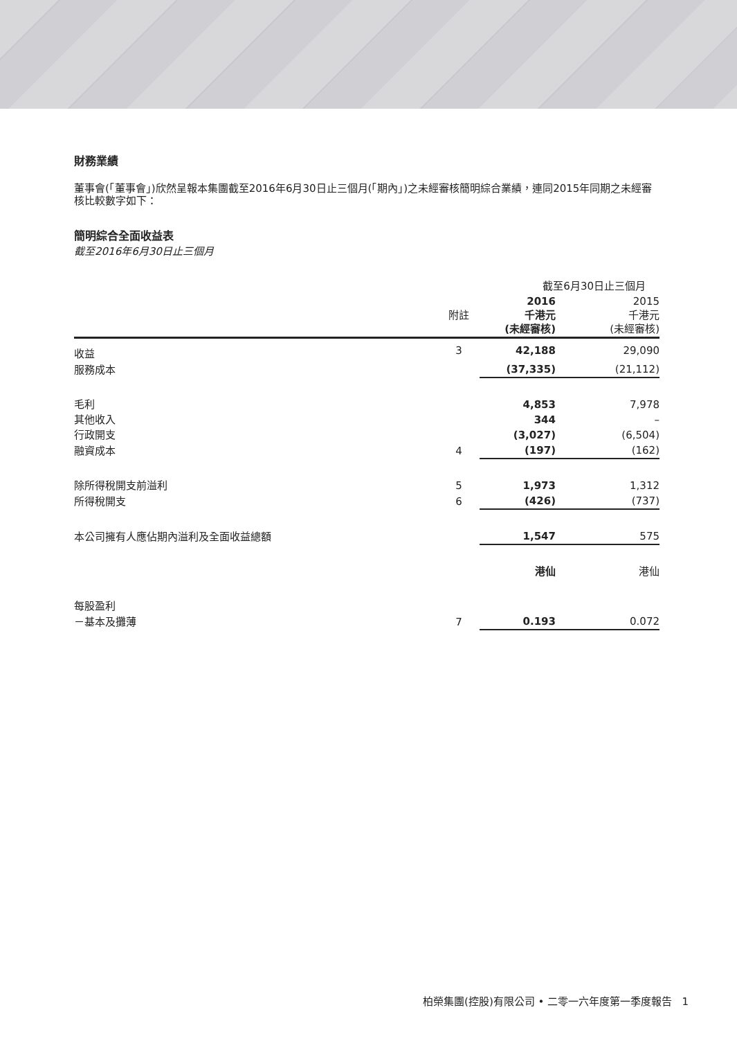財務業績
董事會(「董事會」)欣然呈報本集團截至2016年6月30日止三個月(「期內」)之未經審核簡明綜合業績，連同2015年同期之未經審核比較數字如下：
簡明綜合全面收益表
截至2016年6月30日止三個月
| | | 截至6月30日止三個月 | |
| | 附註 | 2016 千港元 (未經審核) | 2015 千港元 (未經審核) |
| 收益 | 3 | 42,188 | 29,090 |
| 服務成本 | | (37,335) | (21,112) |
| 毛利 | | 4,853 | 7,978 |
| 其他收入 | | 344 | – |
| 行政開支 | | (3,027) | (6,504) |
| 融資成本 | 4 | (197) | (162) |
| 除所得稅開支前溢利 | 5 | 1,973 | 1,312 |
| 所得稅開支 | 6 | (426) | (737) |
| 本公司擁有人應佔期內溢利及全面收益總額 | | 1,547 | 575 |
| | | 港仙 | 港仙 |
| 每股盈利 | | | |
| －基本及攤薄 | 7 | 0.193 | 0.072 |
柏榮集團(控股)有限公司 • 二零一六年度第一季度報告 1